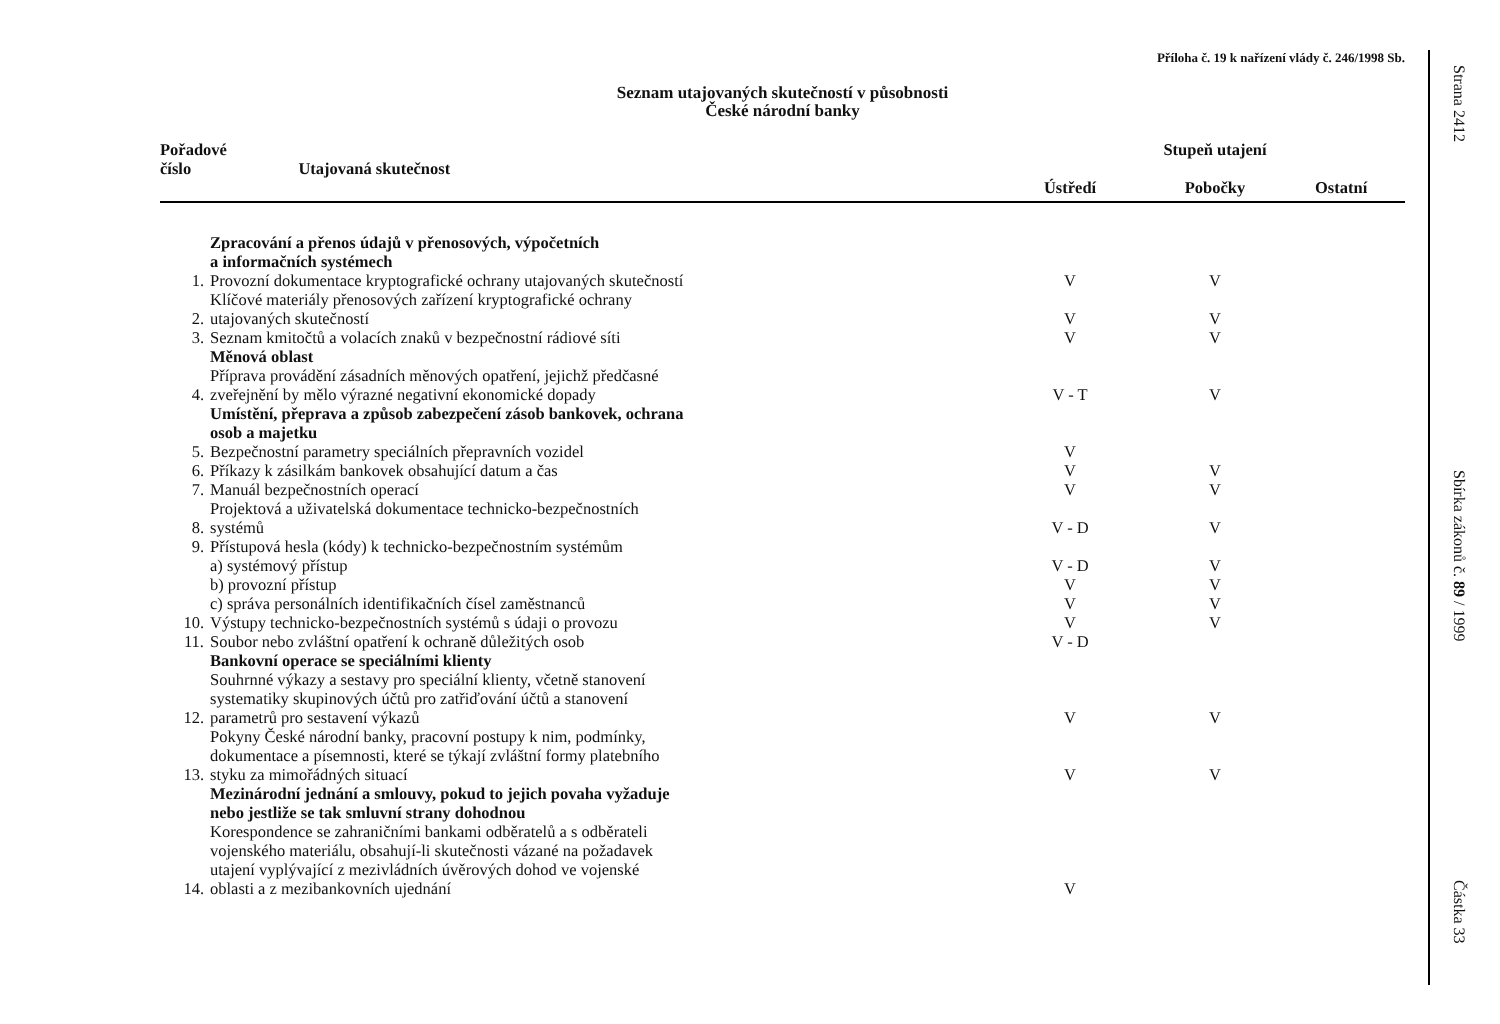Příloha č. 19 k nařízení vlády č. 246/1998 Sb.
Seznam utajovaných skutečností v působnosti
České národní banky
| Pořadové číslo Utajovaná skutečnost | | Stupeň utajení | | | |
| --- | --- | --- | --- | --- | --- |
| | | Ústředí | Pobočky | Ostatní | |
| | Zpracování a přenos údajů v přenosových, výpočetních a informačních systémech | | | | |
| 1. | Provozní dokumentace kryptografické ochrany utajovaných skutečností | V | V | | |
| 2. | Klíčové materiály přenosových zařízení kryptografické ochrany utajovaných skutečností | V | V | | |
| 3. | Seznam kmitočtů a volacích znaků v bezpečnostní rádiové síti | V | V | | |
| | Měnová oblast | | | | |
| 4. | Příprava provádění zásadních měnových opatření, jejichž předčasné zveřejnění by mělo výrazné negativní ekonomické dopady | V - T | V | | |
| | Umístění, přeprava a způsob zabezpečení zásob bankovek, ochrana osob a majetku | | | | |
| 5. | Bezpečnostní parametry speciálních přepravních vozidel | V | | | |
| 6. | Příkazy k zásilkám bankovek obsahující datum a čas | V | V | | |
| 7. | Manuál bezpečnostních operací | V | V | | |
| 8. | Projektová a uživatelská dokumentace technicko-bezpečnostních systémů | V - D | V | | |
| 9. | Přístupová hesla (kódy) k technicko-bezpečnostním systémům | | | | |
| | a) systémový přístup | V - D | V | | |
| | b) provozní přístup | V | V | | |
| | c) správa personálních identifikačních čísel zaměstnanců | V | V | | |
| 10. | Výstupy technicko-bezpečnostních systémů s údaji o provozu | V | V | | |
| 11. | Soubor nebo zvláštní opatření k ochraně důležitých osob | V - D | | | |
| | Bankovní operace se speciálními klienty | | | | |
| 12. | Souhrnné výkazy a sestavy pro speciální klienty, včetně stanovení systematiky skupinových účtů pro zatřiďování účtů a stanovení parametrů pro sestavení výkazů | V | V | | |
| 13. | Pokyny České národní banky, pracovní postupy k nim, podmínky, dokumentace a písemnosti, které se týkají zvláštní formy platebního styku za mimořádných situací | V | V | | |
| | Mezinárodní jednání a smlouvy, pokud to jejich povaha vyžaduje nebo jestliže se tak smluvní strany dohodnou | | | | |
| 14. | Korespondence se zahraničními bankami odběratelů a s odběrateli vojenského materiálu, obsahují-li skutečnosti vázané na požadavek utajení vyplývající z mezivládních úvěrových dohod ve vojenské oblasti a z mezibankovních ujednání | V | | | |
Strana 2412
Sbírka zákonů č. 89 / 1999
Částka 33